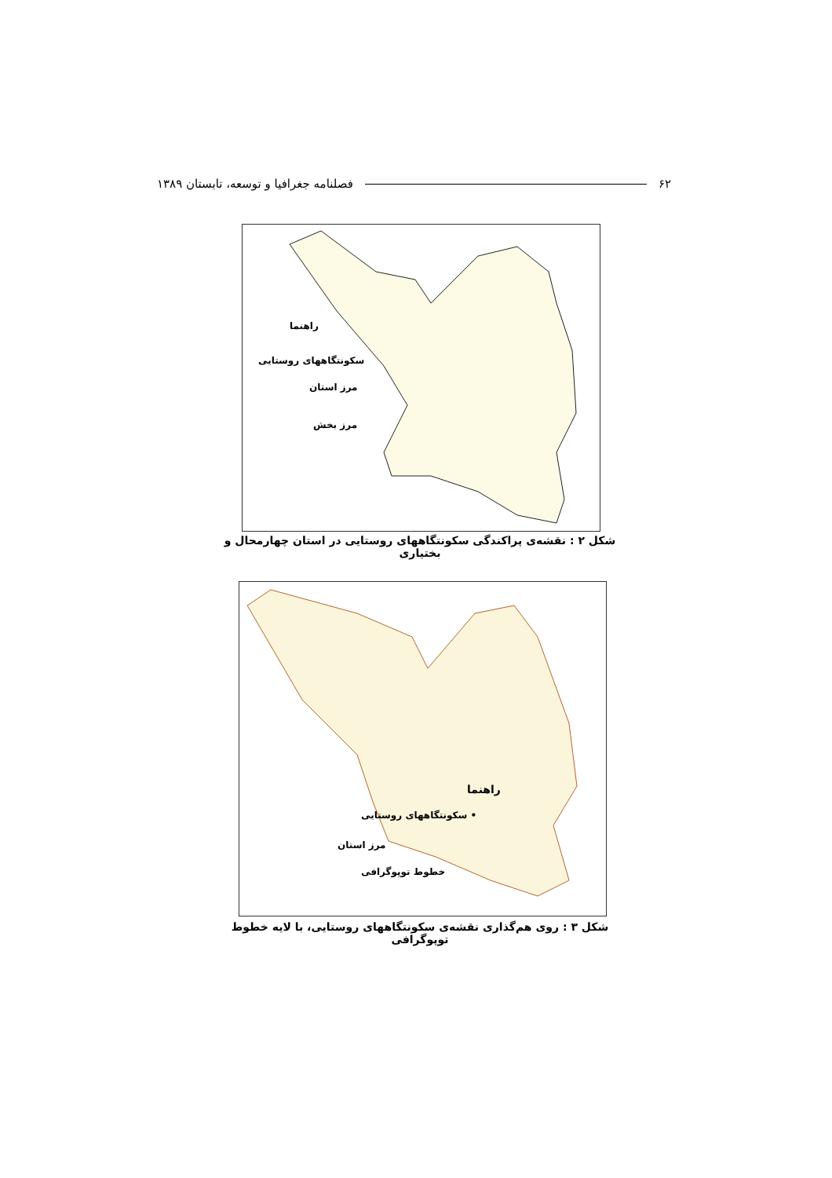۶۲ فصلنامه جغرافیا و توسعه، تابستان ۱۳۸۹
راهنما
سکونتگاههای روستایی
مرز استان
مرز بخش
شکل ۲ : نقشه‌ی پراکندگی سکونتگاههای روستایی در استان چهارمحال و بختیاری
راهنما
• سکونتگاههای روستایی
مرز استان
خطوط توپوگرافی
شکل ۳ : روی هم‌گذاری نقشه‌ی سکونتگاههای روستایی، با لایه خطوط توپوگرافی